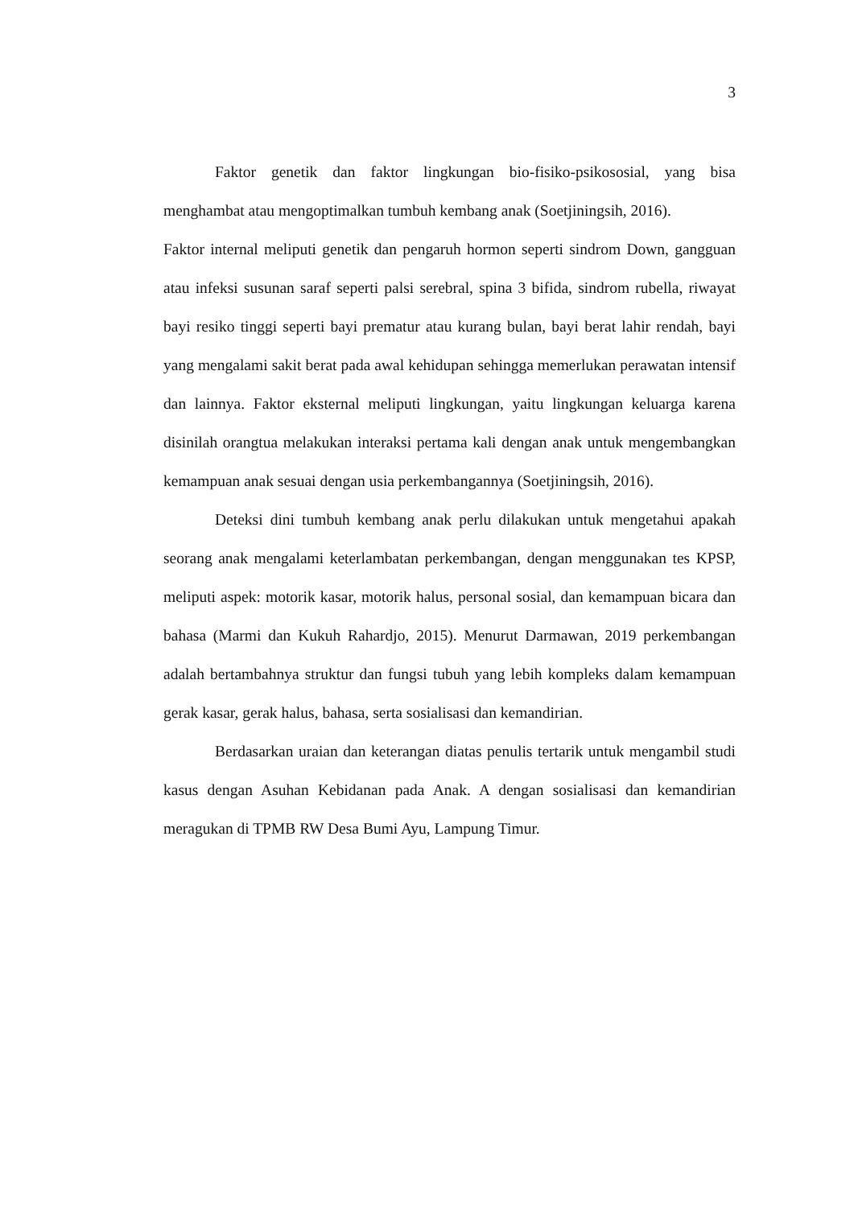3
Faktor genetik dan faktor lingkungan bio-fisiko-psikososial, yang bisa menghambat atau mengoptimalkan tumbuh kembang anak (Soetjiningsih, 2016).
Faktor internal meliputi genetik dan pengaruh hormon seperti sindrom Down, gangguan atau infeksi susunan saraf seperti palsi serebral, spina 3 bifida, sindrom rubella, riwayat bayi resiko tinggi seperti bayi prematur atau kurang bulan, bayi berat lahir rendah, bayi yang mengalami sakit berat pada awal kehidupan sehingga memerlukan perawatan intensif dan lainnya. Faktor eksternal meliputi lingkungan, yaitu lingkungan keluarga karena disinilah orangtua melakukan interaksi pertama kali dengan anak untuk mengembangkan kemampuan anak sesuai dengan usia perkembangannya (Soetjiningsih, 2016).
Deteksi dini tumbuh kembang anak perlu dilakukan untuk mengetahui apakah seorang anak mengalami keterlambatan perkembangan, dengan menggunakan tes KPSP, meliputi aspek: motorik kasar, motorik halus, personal sosial, dan kemampuan bicara dan bahasa (Marmi dan Kukuh Rahardjo, 2015). Menurut Darmawan, 2019 perkembangan adalah bertambahnya struktur dan fungsi tubuh yang lebih kompleks dalam kemampuan gerak kasar, gerak halus, bahasa, serta sosialisasi dan kemandirian.
Berdasarkan uraian dan keterangan diatas penulis tertarik untuk mengambil studi kasus dengan Asuhan Kebidanan pada Anak. A dengan sosialisasi dan kemandirian meragukan di TPMB RW Desa Bumi Ayu, Lampung Timur.